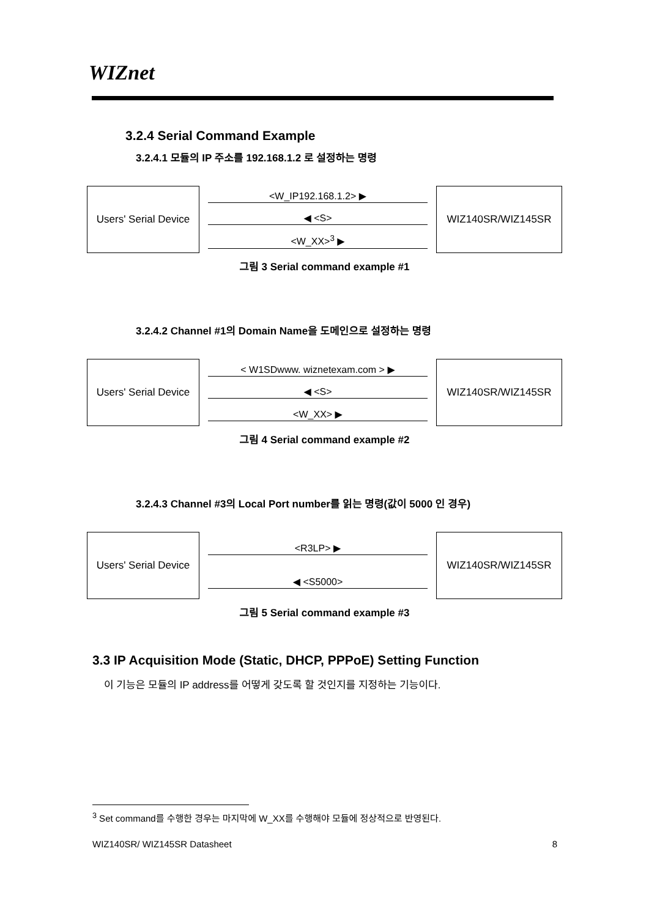WIZnet
3.2.4 Serial Command Example
3.2.4.1 모듈의 IP 주소를 192.168.1.2 로 설정하는 명령
Users' Serial Device
<W_IP192.168.1.2> ▶
◀ <S>
<W_XX><sup>3</sup> ▶
WIZ140SR/WIZ145SR
그림 3 Serial command example #1
3.2.4.2 Channel #1의 Domain Name을 도메인으로 설정하는 명령
Users' Serial Device
< W1SDwww. wiznetexam.com > ▶
◀ <S>
<W_XX> ▶
WIZ140SR/WIZ145SR
그림 4 Serial command example #2
3.2.4.3 Channel #3의 Local Port number를 읽는 명령(값이 5000 인 경우)
Users' Serial Device
<R3LP> ▶
◀ <S5000>
WIZ140SR/WIZ145SR
그림 5 Serial command example #3
3.3 IP Acquisition Mode (Static, DHCP, PPPoE) Setting Function
이 기능은 모듈의 IP address를 어떻게 갖도록 할 것인지를 지정하는 기능이다.
<sup>3</sup> Set command를 수행한 경우는 마지막에 W_XX를 수행해야 모듈에 정상적으로 반영된다.
WIZ140SR/ WIZ145SR Datasheet 8